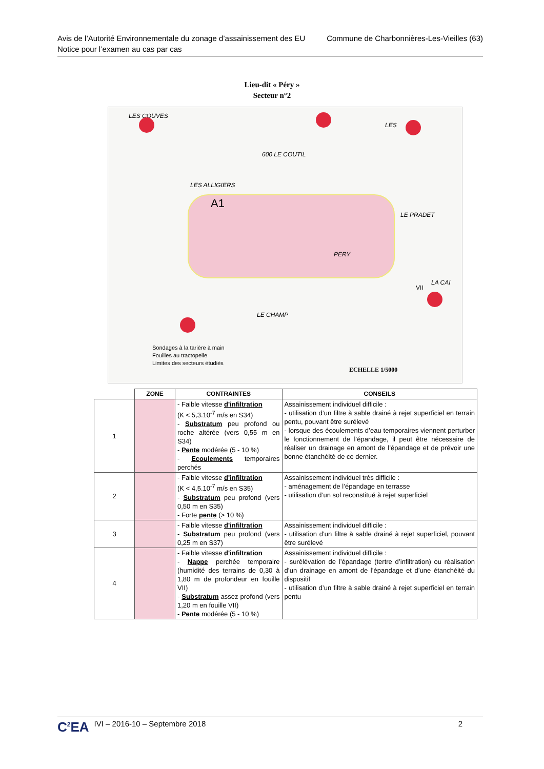Commune de Charbonnières-Les-Vieilles (63) Avis de l’Autorité Environnementale du zonage d’assainissement des EU
Notice pour l’examen au cas par cas
Lieu-dit « Péry »
Secteur n°2
LES COUVES
600 LE COUTIL
LES ALLIGIERS
A1
LES
LE PRADET
PERY
LA CAI
LE CHAMP
VII
Sondages à la tarière à main
Fouilles au tractopelle
Limites des secteurs étudiés
ECHELLE 1/5000
| | ZONE | CONTRAINTES | CONSEILS |
| --- | --- | --- | --- |
| 1 | | - Faible vitesse d'infiltration (K < 5,3.10<sup>-7</sup> m/s en S34) - Substratum peu profond ou roche altérée (vers 0,55 m en S34) - Pente modérée (5 - 10 %) - Ecoulements temporaires perchés | Assainissement individuel difficile : - utilisation d’un filtre à sable drainé à rejet superficiel en terrain pentu, pouvant être surélevé - lorsque des écoulements d’eau temporaires viennent perturber le fonctionnement de l’épandage, il peut être nécessaire de réaliser un drainage en amont de l’épandage et de prévoir une bonne étanchéité de ce dernier. |
| 2 | | - Faible vitesse d'infiltration (K < 4,5.10<sup>-7</sup> m/s en S35) - Substratum peu profond (vers 0,50 m en S35) - Forte pente (> 10 %) | Assainissement individuel très difficile : - aménagement de l’épandage en terrasse - utilisation d’un sol reconstitué à rejet superficiel |
| 3 | | - Faible vitesse d'infiltration - Substratum peu profond (vers 0,25 m en S37) | Assainissement individuel difficile : - utilisation d’un filtre à sable drainé à rejet superficiel, pouvant être surélevé |
| 4 | | - Faible vitesse d'infiltration - Nappe perchée temporaire (humidité des terrains de 0,30 à 1,80 m de profondeur en fouille VII) - Substratum assez profond (vers 1,20 m en fouille VII) - Pente modérée (5 - 10 %) | Assainissement individuel difficile : - surélévation de l’épandage (tertre d’infiltration) ou réalisation d’un drainage en amont de l’épandage et d’une étanchéité du dispositif - utilisation d’un filtre à sable drainé à rejet superficiel en terrain pentu |
C<sup>2</sup>EA IVI – 2016-10 – Septembre 2018 2